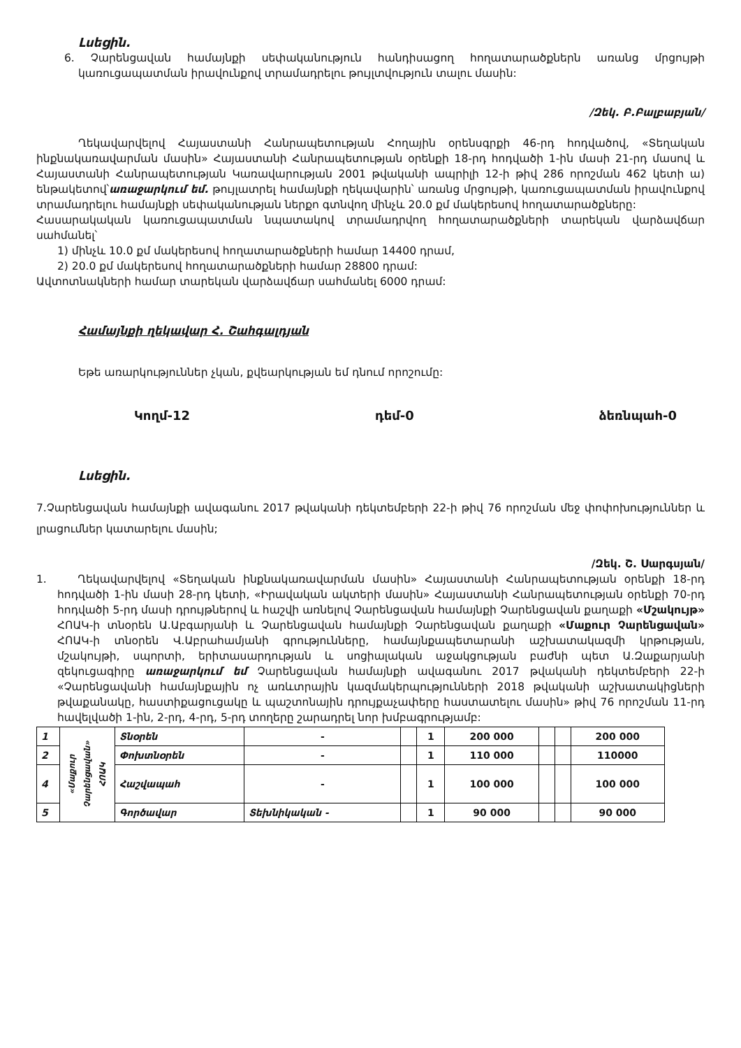Լսեցին.
6. Չարենցավան համայնքի սեփականություն հանդիսացող հողատարածքներն առանց մրցույթի կառուցապատման իրավունքով տրամադրելու թույլտվություն տալու մասին:
/Զեկ. Բ.Բալբաբյան/
Ղեկավարվելով Հայաստանի Հանրապետության Հողային օրենսգրքի 46-րդ հոդվածով, «Տեղական ինքնակառավարման մասին» Հայաստանի Հանրապետության օրենքի 18-րդ հոդվածի 1-ին մասի 21-րդ մասով և Հայաստանի Հանրապետության Կառավարության 2001 թվականի ապրիլի 12-ի թիվ 286 որոշման 462 կետի ա) ենթակետով՝առաջարկում եմ. թույլատրել համայնքի ղեկավարին՝ առանց մրցույթի, կառուցապատման իրավունքով տրամադրելու համայնքի սեփականության ներքո գտնվող մինչև 20.0 քմ մակերեսով հողատարածքները:
Հասարակական կառուցապատման նպատակով տրամադրվող հողատարածքների տարեկան վարձավճար սահմանել՝
1) մինչև 10.0 քմ մակերեսով հողատարածքների համար 14400 դրամ,
2) 20.0 քմ մակերեսով հողատարածքների համար 28800 դրամ:
Ավտոտնակների համար տարեկան վարձավճար սահմանել 6000 դրամ:
Համայնքի ղեկավար Հ. Շահգալդյան
Եթե առարկություններ չկան, քվեարկության եմ դնում որոշումը:
Կողմ-12 դեմ-0 ձեռնպահ-0
Լսեցին.
7.Չարենցավան համայնքի ավագանու 2017 թվականի դեկտեմբերի 22-ի թիվ 76 որոշման մեջ փոփոխություններ և լրացումներ կատարելու մասին;
/Զեկ. Շ. Սարգսյան/
1. Ղեկավարվելով «Տեղական ինքնակառավարման մասին» Հայաստանի Հանրապետության օրենքի 18-րդ հոդվածի 1-ին մասի 28-րդ կետի, «Իրավական ակտերի մասին» Հայաստանի Հանրապետության օրենքի 70-րդ հոդվածի 5-րդ մասի դրույթներով և հաշվի առնելով Չարենցավան համայնքի Չարենցավան քաղաքի «Մշակույթ» ՀՈԱԿ-ի տնօրեն Ա.Աբգարյանի և Չարենցավան համայնքի Չարենցավան քաղաքի «Մաքուր Չարենցավան» ՀՈԱԿ-ի տնօրեն Վ.Աբրահամյանի գրությունները, համայնքապետարանի աշխատակազմի կրթության, մշակույթի, սպորտի, երիտասարդության և սոցիալական աջակցության բաժնի պետ Ա.Զաքարյանի զեկուցագիրը առաջարկում եմ Չարենցավան համայնքի ավագանու 2017 թվականի դեկտեմբերի 22-ի «Չարենցավանի համայնքային ոչ առևտրային կազմակերպությունների 2018 թվականի աշխատակիցների թվաքանակը, հաստիքացուցակը և պաշտոնային դրույքաչափերը հաստատելու մասին» թիվ 76 որոշման 11-րդ հավելվածի 1-ին, 2-րդ, 4-րդ, 5-րդ տողերը շարադրել նոր խմբագրությամբ:
| 1 | «Մաքուր Չարենցավան» ՀՈԱԿ | Տնօրեն | - | | 1 | 200 000 | | | 200 000 |
| 2 | | Փոխտնօրեն | - | | 1 | 110 000 | | | 110000 |
| 4 | | Հաշվապահ | - | | 1 | 100 000 | | | 100 000 |
| 5 | | Գործավար | Տեխնիկական - | | 1 | 90 000 | | | 90 000 |